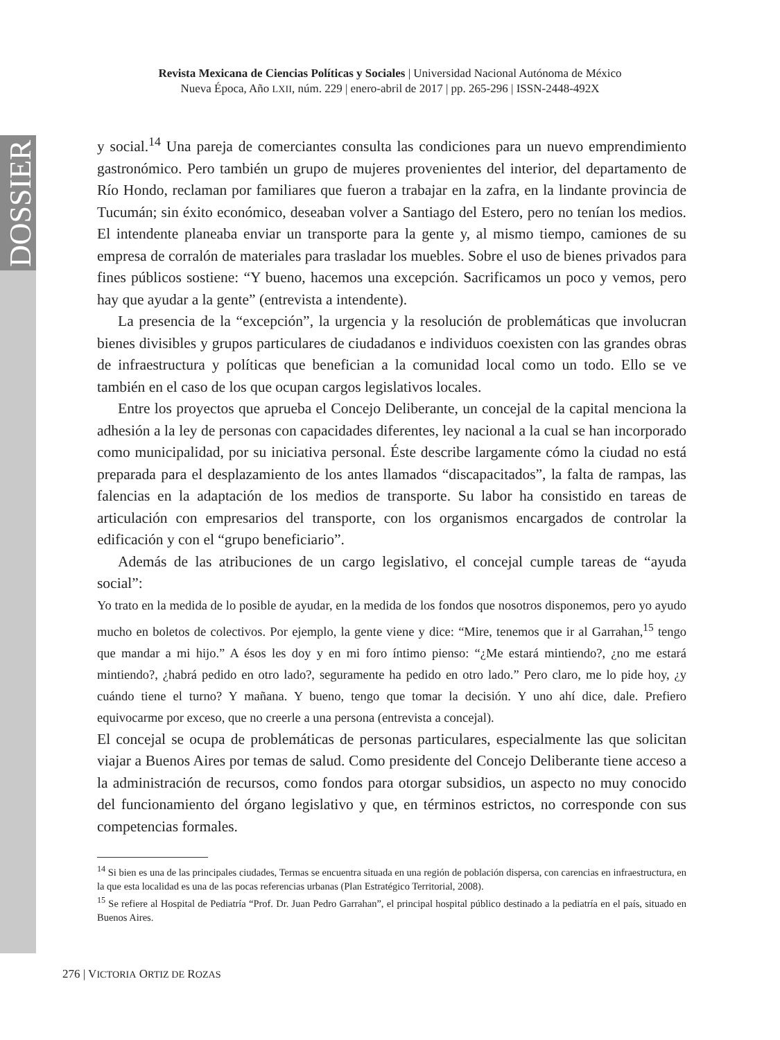DOSSIER
Revista Mexicana de Ciencias Políticas y Sociales | Universidad Nacional Autónoma de México
Nueva Época, Año LXII, núm. 229 | enero-abril de 2017 | pp. 265-296 | ISSN-2448-492X
y social.<sup>14</sup> Una pareja de comerciantes consulta las condiciones para un nuevo emprendimiento gastronómico. Pero también un grupo de mujeres provenientes del interior, del departamento de Río Hondo, reclaman por familiares que fueron a trabajar en la zafra, en la lindante provincia de Tucumán; sin éxito económico, deseaban volver a Santiago del Estero, pero no tenían los medios. El intendente planeaba enviar un transporte para la gente y, al mismo tiempo, camiones de su empresa de corralón de materiales para trasladar los muebles. Sobre el uso de bienes privados para fines públicos sostiene: “Y bueno, hacemos una excepción. Sacrificamos un poco y vemos, pero hay que ayudar a la gente” (entrevista a intendente).
La presencia de la “excepción”, la urgencia y la resolución de problemáticas que involucran bienes divisibles y grupos particulares de ciudadanos e individuos coexisten con las grandes obras de infraestructura y políticas que benefician a la comunidad local como un todo. Ello se ve también en el caso de los que ocupan cargos legislativos locales.
Entre los proyectos que aprueba el Concejo Deliberante, un concejal de la capital menciona la adhesión a la ley de personas con capacidades diferentes, ley nacional a la cual se han incorporado como municipalidad, por su iniciativa personal. Éste describe largamente cómo la ciudad no está preparada para el desplazamiento de los antes llamados “discapacitados”, la falta de rampas, las falencias en la adaptación de los medios de transporte. Su labor ha consistido en tareas de articulación con empresarios del transporte, con los organismos encargados de controlar la edificación y con el “grupo beneficiario”.
Además de las atribuciones de un cargo legislativo, el concejal cumple tareas de “ayuda social”:
Yo trato en la medida de lo posible de ayudar, en la medida de los fondos que nosotros disponemos, pero yo ayudo mucho en boletos de colectivos. Por ejemplo, la gente viene y dice: “Mire, tenemos que ir al Garrahan,<sup>15</sup> tengo que mandar a mi hijo.” A ésos les doy y en mi foro íntimo pienso: “¿Me estará mintiendo?, ¿no me estará mintiendo?, ¿habrá pedido en otro lado?, seguramente ha pedido en otro lado.” Pero claro, me lo pide hoy, ¿y cuándo tiene el turno? Y mañana. Y bueno, tengo que tomar la decisión. Y uno ahí dice, dale. Prefiero equivocarme por exceso, que no creerle a una persona (entrevista a concejal).
El concejal se ocupa de problemáticas de personas particulares, especialmente las que solicitan viajar a Buenos Aires por temas de salud. Como presidente del Concejo Deliberante tiene acceso a la administración de recursos, como fondos para otorgar subsidios, un aspecto no muy conocido del funcionamiento del órgano legislativo y que, en términos estrictos, no corresponde con sus competencias formales.
<sup>14</sup> Si bien es una de las principales ciudades, Termas se encuentra situada en una región de población dispersa, con carencias en infraestructura, en la que esta localidad es una de las pocas referencias urbanas (Plan Estratégico Territorial, 2008).
<sup>15</sup> Se refiere al Hospital de Pediatría “Prof. Dr. Juan Pedro Garrahan”, el principal hospital público destinado a la pediatría en el país, situado en Buenos Aires.
276 | VICTORIA ORTIZ DE ROZAS